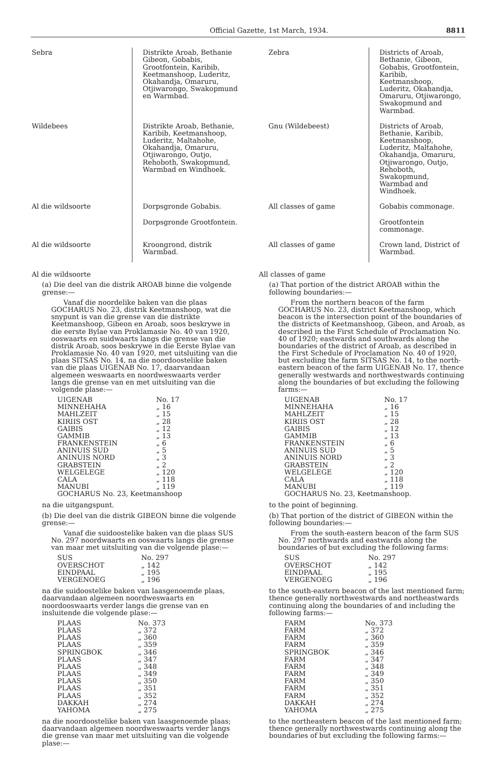Official Gazette, 1st March, 1934. 8811
| Sebra | Distrikte Aroab, Bethanie Gibeon, Gobabis, Grootfontein, Karibib, Keetmanshoop, Luderitz, Okahandja, Omaruru, Otjiwarongo, Swakopmund en Warmbad. | Zebra | Districts of Aroab, Bethanie, Gibeon, Gobabis, Grootfontein, Karibib, Keetmanshoop, Luderitz, Okahandja, Omaruru, Otjiwarongo, Swakopmund and Warmbad. |
| Wildebees | Distrikte Aroab, Bethanie, Karibib, Keetmanshoop, Luderitz, Maltahohe, Okahandja, Omaruru, Otjiwarongo, Outjo, Rehoboth, Swakopmund, Warmbad en Windhoek. | Gnu (Wildebeest) | Districts of Aroab, Bethanie, Karibib, Keetmanshoop, Luderitz, Maltahohe, Okahandja, Omaruru, Otjiwarongo, Outjo, Rehoboth, Swakopmund, Warmbad and Windhoek. |
| Al die wildsoorte | Dorpsgronde Gobabis. | All classes of game | Gobabis commonage. |
| | Dorpsgronde Grootfontein. | | Grootfontein commonage. |
| Al die wildsoorte | Kroongrond, distrik Warmbad. | All classes of game | Crown land, District of Warmbad. |
Al die wildsoorte
(a) Die deel van die distrik AROAB binne die volgende grense:—
Vanaf die noordelike baken van die plaas GOCHARUS No. 23, distrik Keetmanshoop, wat die snypunt is van die grense van die distrikte Keetmanshoop, Gibeon en Aroab, soos beskrywe in die eerste Bylae van Proklamasie No. 40 van 1920, ooswaarts en suidwaarts langs die grense van die distrik Aroab, soos beskrywe in die Eerste Bylae van Proklamasie No. 40 van 1920, met uitsluiting van die plaas SITSAS No. 14, na die noordoostelike baken van die plaas UIGENAB No. 17, daarvandaan algemeen weswaarts en noordweswaarts verder langs die grense van en met uitsluiting van die volgende plase:—
| UIGENAB | No. 17 |
| MINNEHAHA | „ 16 |
| MAHLZEIT | „ 15 |
| KIRIIS OST | „ 28 |
| GAIBIS | „ 12 |
| GAMMIB | „ 13 |
| FRANKENSTEIN | „ 6 |
| ANINUIS SUD | „ 5 |
| ANINUIS NORD | „ 3 |
| GRABSTEIN | „ 2 |
| WELGELEGE | „ 120 |
| CALA | „ 118 |
| MANUBI | „ 119 |
| GOCHARUS No. 23, Keetmanshoop | |
na die uitgangspunt.
(b) Die deel van die distrik GIBEON binne die volgende grense:—
Vanaf die suidoostelike baken van die plaas SUS No. 297 noordwaarts en ooswaarts langs die grense van maar met uitsluiting van die volgende plase:—
| SUS | No. 297 |
| OVERSCHOT | „ 142 |
| EINDPAAL | „ 195 |
| VERGENOEG | „ 196 |
na die suidoostelike baken van laasgenoemde plaas, daarvandaan algemeen noordweswaarts en noordooswaarts verder langs die grense van en insluitende die volgende plase:—
| PLAAS | No. 373 |
| PLAAS | „ 372 |
| PLAAS | „ 360 |
| PLAAS | „ 359 |
| SPRINGBOK | „ 346 |
| PLAAS | „ 347 |
| PLAAS | „ 348 |
| PLAAS | „ 349 |
| PLAAS | „ 350 |
| PLAAS | „ 351 |
| PLAAS | „ 352 |
| DAKKAH | „ 274 |
| YAHOMA | „ 275 |
na die noordoostelike baken van laasgenoemde plaas; daarvandaan algemeen noordweswaarts verder langs die grense van maar met uitsluiting van die volgende plase:—
All classes of game
(a) That portion of the district AROAB within the following boundaries:—
From the northern beacon of the farm GOCHARUS No. 23, district Keetmanshoop, which beacon is the intersection point of the boundaries of the districts of Keetmanshoop, Gibeon, and Aroab, as described in the First Schedule of Proclamation No. 40 of 1920; eastwards and southwards along the boundaries of the district of Aroab, as described in the First Schedule of Proclamation No. 40 of 1920, but excluding the farm SITSAS No. 14, to the north-eastern beacon of the farm UIGENAB No. 17, thence generally westwards and northwestwards continuing along the boundaries of but excluding the following farms:—
| UIGENAB | No. 17 |
| MINNEHAHA | „ 16 |
| MAHLZEIT | „ 15 |
| KIRIIS OST | „ 28 |
| GAIBIS | „ 12 |
| GAMMIB | „ 13 |
| FRANKENSTEIN | „ 6 |
| ANINUIS SUD | „ 5 |
| ANINUIS NORD | „ 3 |
| GRABSTEIN | „ 2 |
| WELGELEGE | „ 120 |
| CALA | „ 118 |
| MANUBI | „ 119 |
| GOCHARUS No. 23, Keetmanshoop. | |
to the point of beginning.
(b) That portion of the district of GIBEON within the following boundaries:—
From the south-eastern beacon of the farm SUS No. 297 northwards and eastwards along the boundaries of but excluding the following farms:
| SUS | No. 297 |
| OVERSCHOT | „ 142 |
| EINDPAAL | „ 195 |
| VERGENOEG | „ 196 |
to the south-eastern beacon of the last mentioned farm; thence generally northwestwards and northeastwards continuing along the boundaries of and including the following farms:—
| FARM | No. 373 |
| FARM | „ 372 |
| FARM | „ 360 |
| FARM | „ 359 |
| SPRINGBOK | „ 346 |
| FARM | „ 347 |
| FARM | „ 348 |
| FARM | „ 349 |
| FARM | „ 350 |
| FARM | „ 351 |
| FARM | „ 352 |
| DAKKAH | „ 274 |
| YAHOMA | „ 275 |
to the northeastern beacon of the last mentioned farm; thence generally northwestwards continuing along the boundaries of but excluding the following farms:—